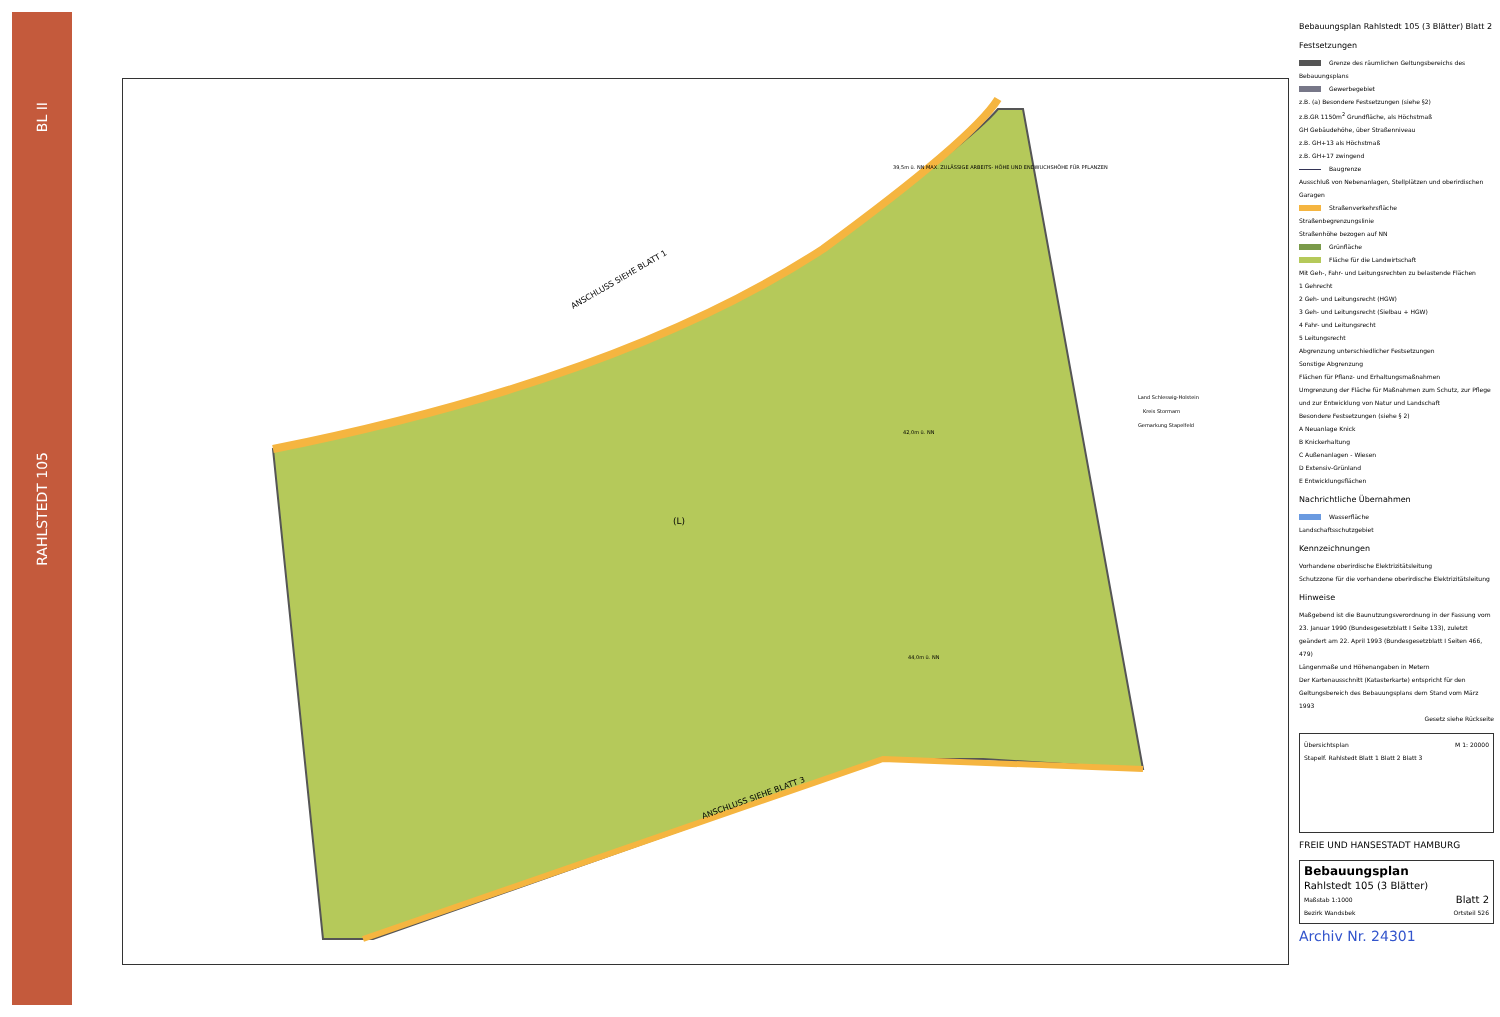BL II
RAHLSTEDT 105
ANSCHLUSS SIEHE BLATT 1
ANSCHLUSS SIEHE BLATT 3
Land Schleswig-Holstein
Kreis Stormarn
Gemarkung Stapelfeld
(L)
39,5m ü. NN MAX. ZULÄSSIGE ARBEITS- HÖHE UND ENDWUCHSHÖHE FÜR PFLANZEN
42,0m ü. NN
44,0m ü. NN
Bebauungsplan Rahlstedt 105 (3 Blätter) Blatt 2
Festsetzungen
Grenze des räumlichen Geltungsbereichs des Bebauungsplans
Gewerbegebiet
z.B. (a) Besondere Festsetzungen (siehe §2)
z.B.GR 1150m<sup>2</sup> Grundfläche, als Höchstmaß
GH Gebäudehöhe, über Straßenniveau
z.B. GH+13 als Höchstmaß
z.B. GH+17 zwingend
Baugrenze
Ausschluß von Nebenanlagen, Stellplätzen und oberirdischen Garagen
Straßenverkehrsfläche
Straßenbegrenzungslinie
Straßenhöhe bezogen auf NN
Grünfläche
Fläche für die Landwirtschaft
Mit Geh-, Fahr- und Leitungsrechten zu belastende Flächen
1 Gehrecht
2 Geh- und Leitungsrecht (HGW)
3 Geh- und Leitungsrecht (Sielbau + HGW)
4 Fahr- und Leitungsrecht
5 Leitungsrecht
Abgrenzung unterschiedlicher Festsetzungen
Sonstige Abgrenzung
Flächen für Pflanz- und Erhaltungsmaßnahmen
Umgrenzung der Fläche für Maßnahmen zum Schutz, zur Pflege und zur Entwicklung von Natur und Landschaft
Besondere Festsetzungen (siehe § 2)
A Neuanlage Knick
B Knickerhaltung
C Außenanlagen - Wiesen
D Extensiv-Grünland
E Entwicklungsflächen
Nachrichtliche Übernahmen
Wasserfläche
Landschaftsschutzgebiet
Kennzeichnungen
Vorhandene oberirdische Elektrizitätsleitung
Schutzzone für die vorhandene oberirdische Elektrizitätsleitung
Hinweise
Maßgebend ist die Baunutzungsverordnung in der Fassung vom 23. Januar 1990 (Bundesgesetzblatt I Seite 133), zuletzt geändert am 22. April 1993 (Bundesgesetzblatt I Seiten 466, 479)
Längenmaße und Höhenangaben in Metern
Der Kartenausschnitt (Katasterkarte) entspricht für den Geltungsbereich des Bebauungsplans dem Stand vom März 1993
Gesetz siehe Rückseite
Übersichtsplan M 1: 20000
Stapelf. Rahlstedt Blatt 1 Blatt 2 Blatt 3
FREIE UND HANSESTADT HAMBURG
Bebauungsplan
Rahlstedt 105 (3 Blätter)
Maßstab 1:1000 Blatt 2
Bezirk Wandsbek Ortsteil 526
Archiv Nr. 24301